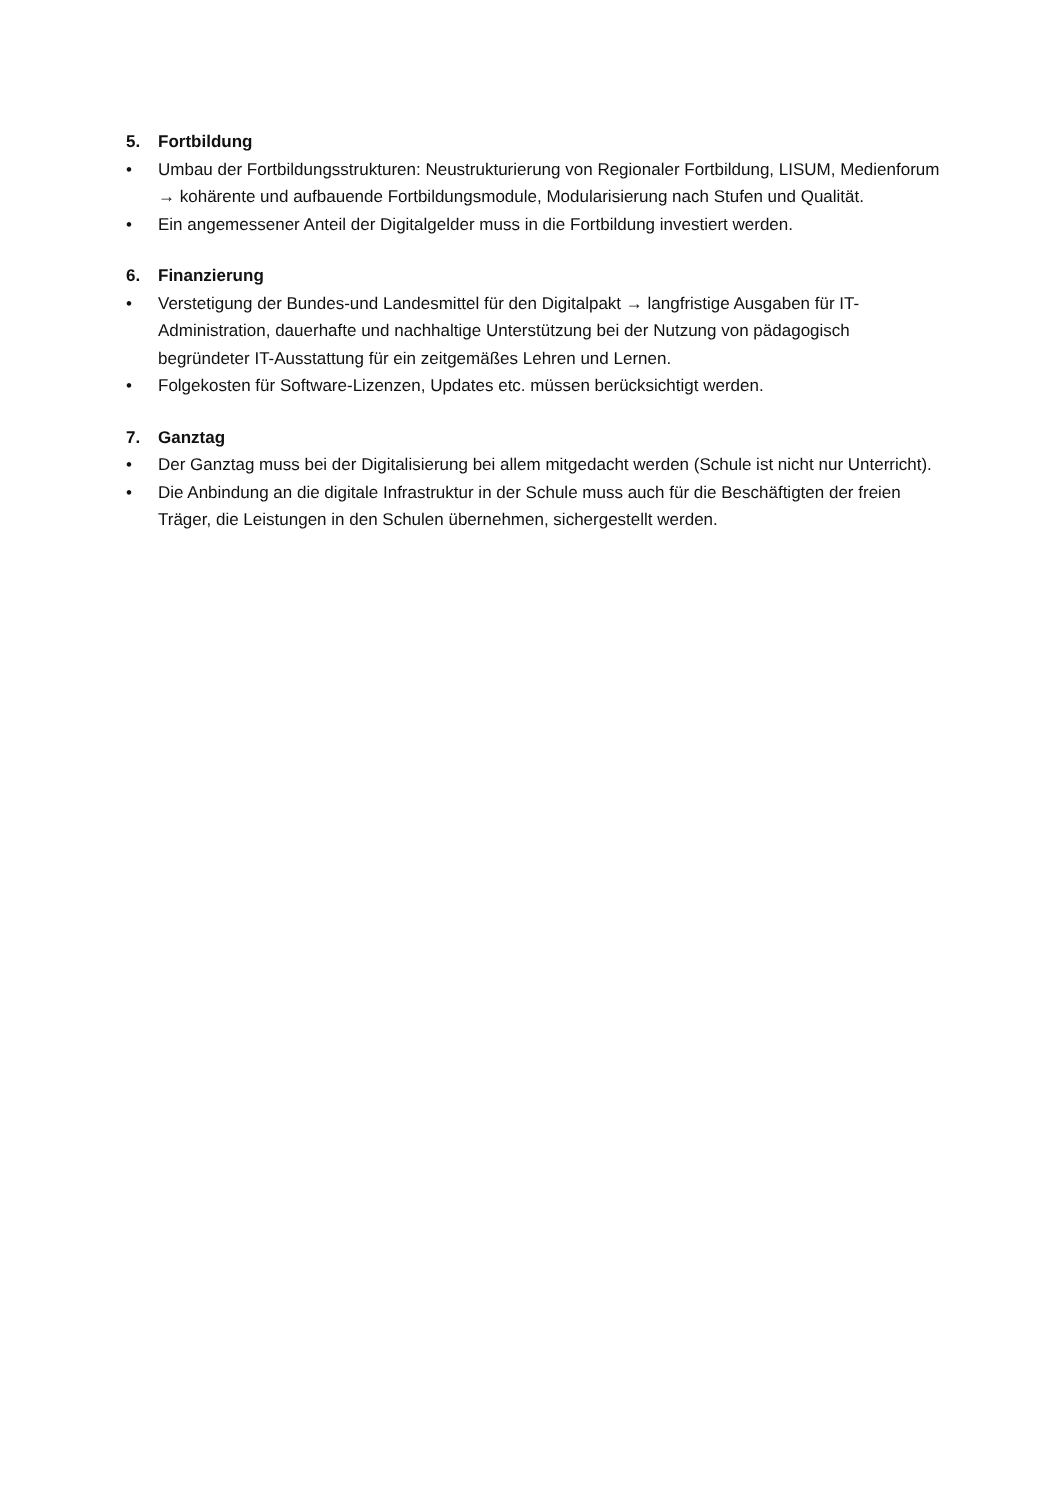5. Fortbildung
• Umbau der Fortbildungsstrukturen: Neustrukturierung von Regionaler Fortbildung, LISUM, Medienforum → kohärente und aufbauende Fortbildungsmodule, Modularisierung nach Stufen und Qualität.
• Ein angemessener Anteil der Digitalgelder muss in die Fortbildung investiert werden.
6. Finanzierung
• Verstetigung der Bundes-und Landesmittel für den Digitalpakt → langfristige Ausgaben für IT-Administration, dauerhafte und nachhaltige Unterstützung bei der Nutzung von pädagogisch begründeter IT-Ausstattung für ein zeitgemäßes Lehren und Lernen.
• Folgekosten für Software-Lizenzen, Updates etc. müssen berücksichtigt werden.
7. Ganztag
• Der Ganztag muss bei der Digitalisierung bei allem mitgedacht werden (Schule ist nicht nur Unterricht).
• Die Anbindung an die digitale Infrastruktur in der Schule muss auch für die Beschäftigten der freien Träger, die Leistungen in den Schulen übernehmen, sichergestellt werden.